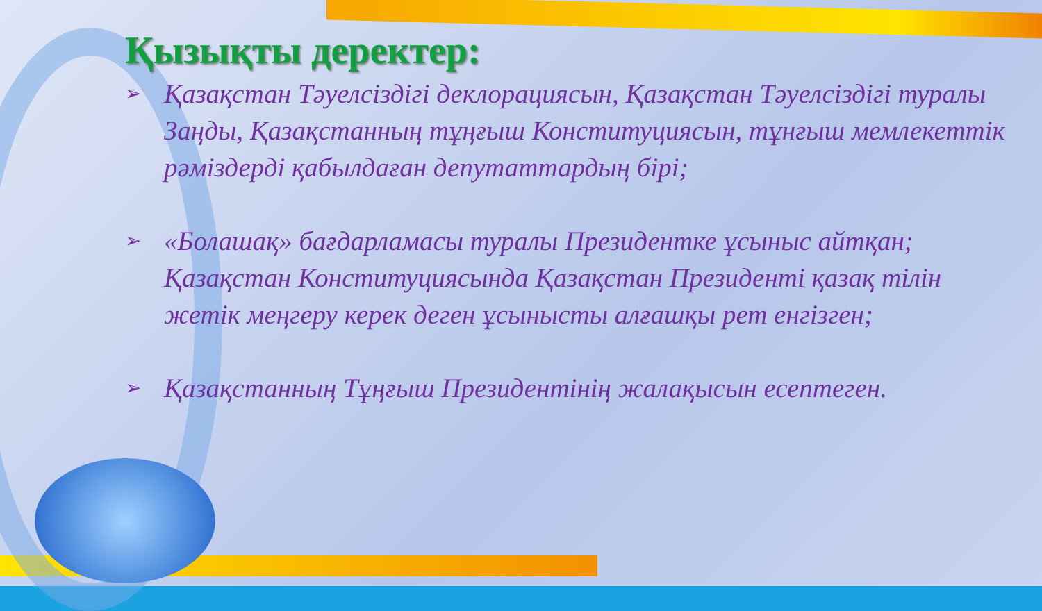Қызықты деректер:
➢ Қазақстан Тәуелсіздігі деклорациясын, Қазақстан Тәуелсіздігі туралы Заңды, Қазақстанның тұңғыш Конституциясын, тұнғыш мемлекеттік рәміздерді қабылдаған депутаттардың бірі;
➢ «Болашақ» бағдарламасы туралы Президентке ұсыныс айтқан; Қазақстан Конституциясында Қазақстан Президенті қазақ тілін жетік меңгеру керек деген ұсынысты алғашқы рет енгізген;
➢ Қазақстанның Тұңғыш Президентінің жалақысын есептеген.